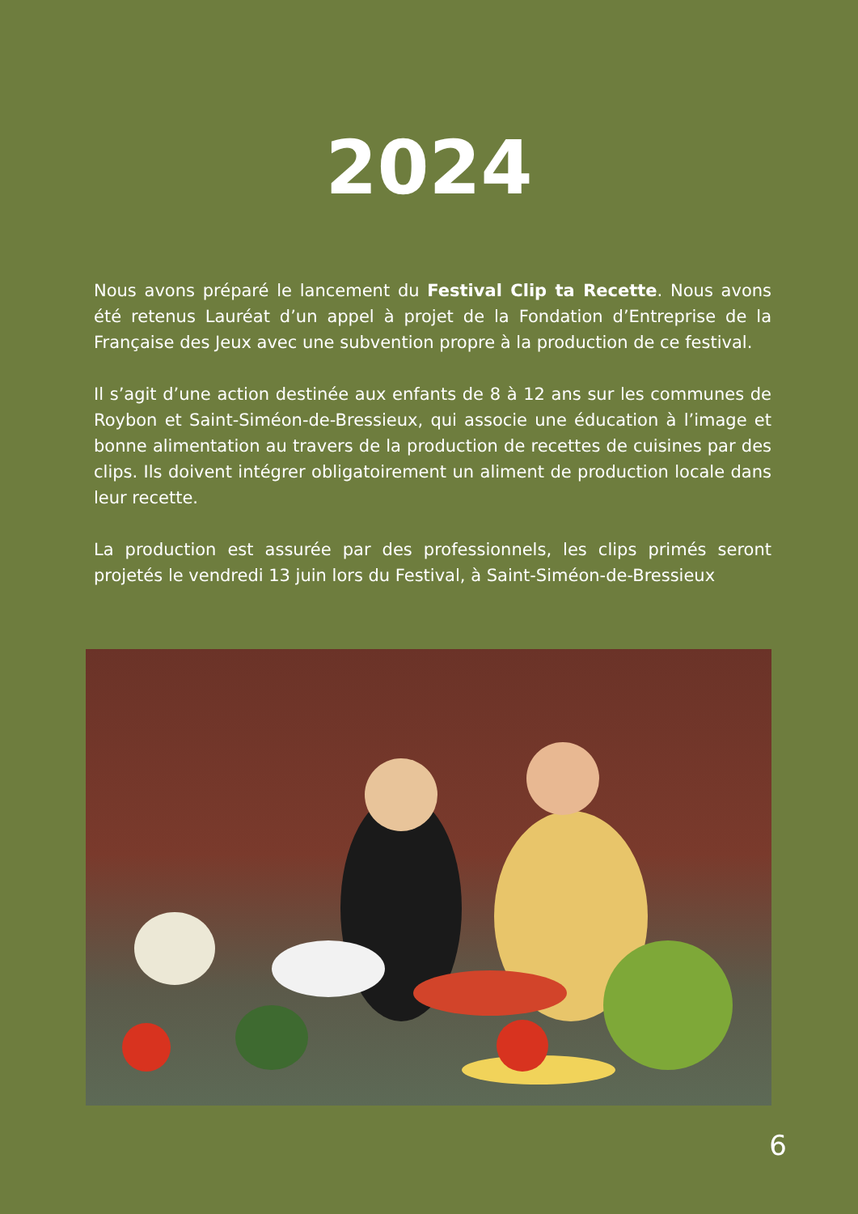2024
Nous avons préparé le lancement du Festival Clip ta Recette. Nous avons été retenus Lauréat d’un appel à projet de la Fondation d’Entreprise de la Française des Jeux avec une subvention propre à la production de ce festival.
Il s’agit d’une action destinée aux enfants de 8 à 12 ans sur les communes de Roybon et Saint-Siméon-de-Bressieux, qui associe une éducation à l’image et bonne alimentation au travers de la production de recettes de cuisines par des clips. Ils doivent intégrer obligatoirement un aliment de production locale dans leur recette.
La production est assurée par des professionnels, les clips primés seront projetés le vendredi 13 juin lors du Festival, à Saint-Siméon-de-Bressieux
6